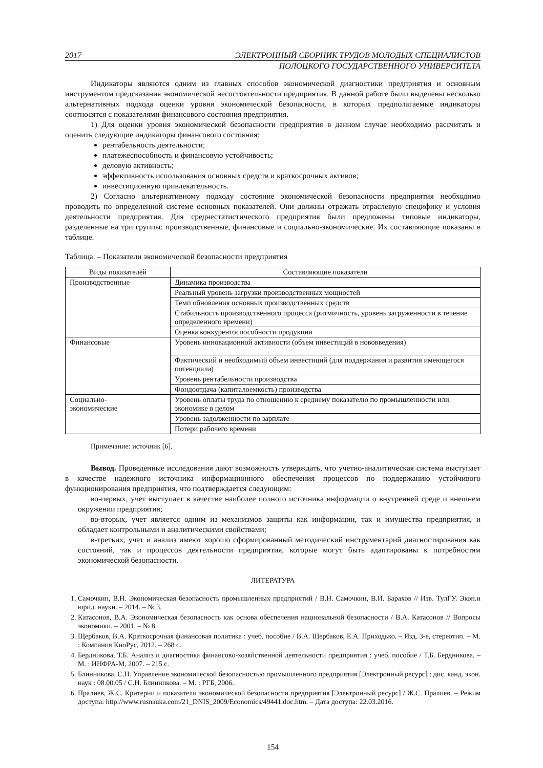2017 ЭЛЕКТРОННЫЙ СБОРНИК ТРУДОВ МОЛОДЫХ СПЕЦИАЛИСТОВ
ПОЛОЦКОГО ГОСУДАРСТВЕННОГО УНИВЕРСИТЕТА
Индикаторы являются одним из главных способов экономической диагностики предприятия и основным инструментом предсказания экономической несостоятельности предприятия. В данной работе были выделены несколько альтернативных подхода оценки уровня экономической безопасности, в которых предполагаемые индикаторы соотносятся с показателями финансового состояния предприятия.
1) Для оценки уровня экономической безопасности предприятия в данном случае необходимо рассчитать и оценить следующие индикаторы финансового состояния:
рентабельность деятельности;
платежеспособность и финансовую устойчивость;
деловую активность;
эффективность использования основных средств и краткосрочных активов;
инвестиционную привлекательность.
2) Согласно альтернативному подходу состояние экономической безопасности предприятия необходимо проводить по определенной системе основных показателей. Они должны отражать отраслевую специфику и условия деятельности предприятия. Для среднестатистического предприятия были предложены типовые индикаторы, разделенные на три группы: производственные, финансовые и социально-экономические. Их составляющие показаны в таблице.
Таблица. – Показатели экономической безопасности предприятия
| Виды показателей | Составляющие показатели |
| --- | --- |
| Производственные | Динамика производства |
| | Реальный уровень загрузки производственных мощностей |
| | Темп обновления основных производственных средств |
| | Стабильность производственного процесса (ритмичность, уровень загруженности в течение определенного времени) |
| | Оценка конкурентоспособности продукции |
| Финансовые | Уровень инновационной активности (объем инвестиций в нововведения) |
| | Фактический и необходимый объем инвестиций (для поддержания и развития имеющегося потенциала) |
| | Уровень рентабельности производства |
| | Фондоотдача (капиталоемкость) производства |
| Социально- экономические | Уровень оплаты труда по отношению к среднему показателю по промышленности или экономике в целом |
| | Уровень задолженности по зарплате |
| | Потери рабочего времени |
Примечание: источник [6].
Вывод. Проведенные исследования дают возможность утверждать, что учетно-аналитическая система выступает в качестве надежного источника информационного обеспечения процессов по поддержанию устойчивого функционирования предприятия, что подтверждается следующим:
во-первых, учет выступает в качестве наиболее полного источника информации о внутренней среде и внешнем окружении предприятия;
во-вторых, учет является одним из механизмов защиты как информации, так и имущества предприятия, и обладает контрольными и аналитическими свойствами;
в-третьих, учет и анализ имеют хорошо сформированный методический инструментарий диагностирования как состояний, так и процессов деятельности предприятия, которые могут быть адаптированы к потребностям экономической безопасности.
ЛИТЕРАТУРА
1. Самочкин, В.Н. Экономическая безопасность промышленных предприятий / В.Н. Самочкин, В.И. Барахов // Изв. ТулГУ. Экон.и юрид. науки. – 2014. – № 3.
2. Катасонов, В.А. Экономическая безопасность как основа обеспечения национальной безопасности / В.А. Катасонов // Вопросы экономики. – 2001. – № 8.
3. Щербаков, В.А. Краткосрочная финансовая политика : учеб. пособие / В.А. Щербаков, Е.А. Приходько. – Изд. 3-е, стереотип. – М. : Компания КноРус, 2012. – 268 с.
4. Бердникова, Т.Б. Анализ и диагностика финансово-хозяйственной деятельности предприятия : учеб. пособие / Т.Б. Бердникова. – М. : ИНФРА-М, 2007. – 215 с.
5. Блинникова, С.Н. Управление экономической безопасностью промышленного предприятия [Электронный ресурс] : дис. канд. экон. наук : 08.00.05 / С.Н. Блинникова. – М. : РГБ, 2006.
6. Пралиев, Ж.С. Критерии и показатели экономической безопасности предприятия [Электронный ресурс] / Ж.С. Пралиев. – Режим доступа: http://www.rusnauka.com/21_DNIS_2009/Economics/49441.doc.htm. – Дата доступа: 22.03.2016.
154